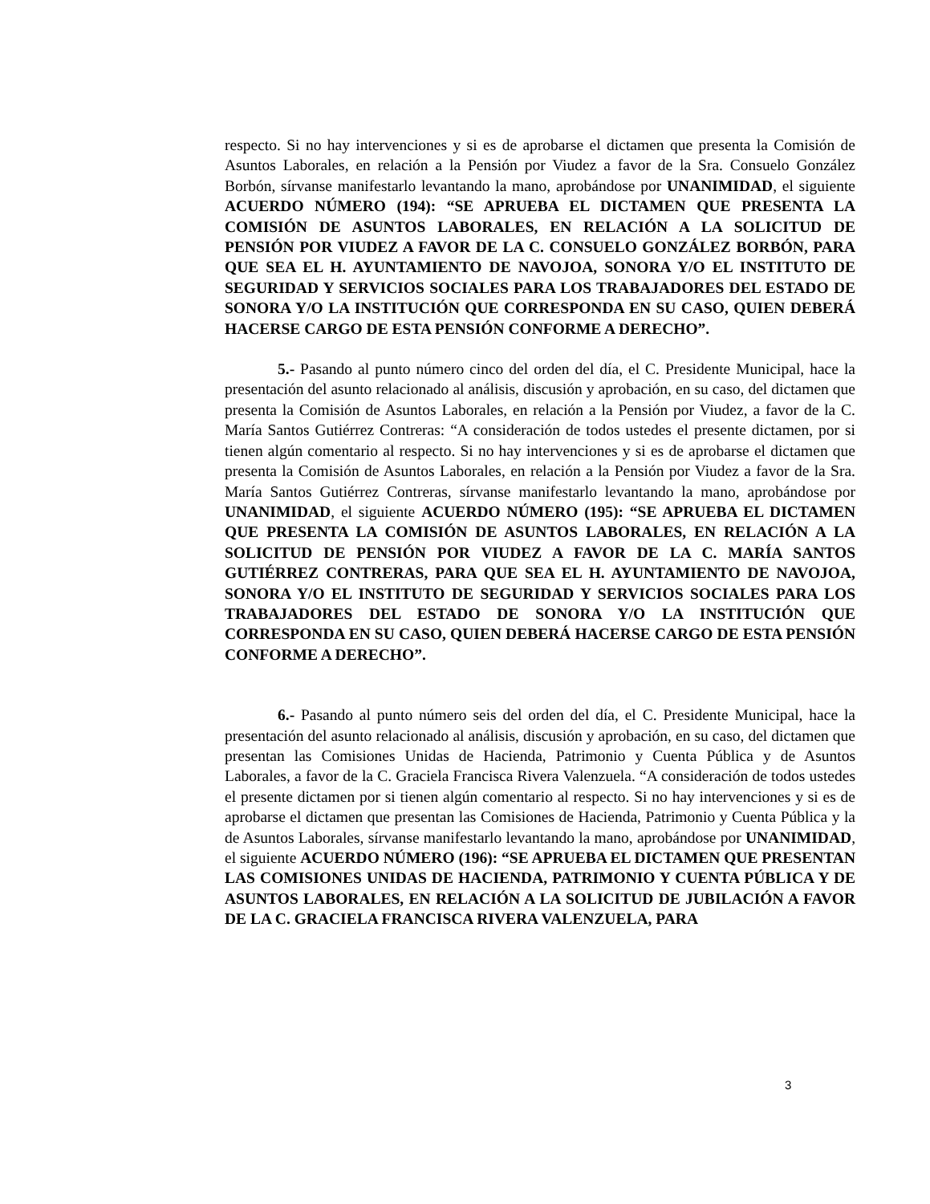respecto. Si no hay intervenciones y si es de aprobarse el dictamen que presenta la Comisión de Asuntos Laborales, en relación a la Pensión por Viudez a favor de la Sra. Consuelo González Borbón, sírvanse manifestarlo levantando la mano, aprobándose por UNANIMIDAD, el siguiente ACUERDO NÚMERO (194): “SE APRUEBA EL DICTAMEN QUE PRESENTA LA COMISIÓN DE ASUNTOS LABORALES, EN RELACIÓN A LA SOLICITUD DE PENSIÓN POR VIUDEZ A FAVOR DE LA C. CONSUELO GONZÁLEZ BORBÓN, PARA QUE SEA EL H. AYUNTAMIENTO DE NAVOJOA, SONORA Y/O EL INSTITUTO DE SEGURIDAD Y SERVICIOS SOCIALES PARA LOS TRABAJADORES DEL ESTADO DE SONORA Y/O LA INSTITUCIÓN QUE CORRESPONDA EN SU CASO, QUIEN DEBERÁ HACERSE CARGO DE ESTA PENSIÓN CONFORME A DERECHO”.
5.- Pasando al punto número cinco del orden del día, el C. Presidente Municipal, hace la presentación del asunto relacionado al análisis, discusión y aprobación, en su caso, del dictamen que presenta la Comisión de Asuntos Laborales, en relación a la Pensión por Viudez, a favor de la C. María Santos Gutiérrez Contreras: “A consideración de todos ustedes el presente dictamen, por si tienen algún comentario al respecto. Si no hay intervenciones y si es de aprobarse el dictamen que presenta la Comisión de Asuntos Laborales, en relación a la Pensión por Viudez a favor de la Sra. María Santos Gutiérrez Contreras, sírvanse manifestarlo levantando la mano, aprobándose por UNANIMIDAD, el siguiente ACUERDO NÚMERO (195): “SE APRUEBA EL DICTAMEN QUE PRESENTA LA COMISIÓN DE ASUNTOS LABORALES, EN RELACIÓN A LA SOLICITUD DE PENSIÓN POR VIUDEZ A FAVOR DE LA C. MARÍA SANTOS GUTIÉRREZ CONTRERAS, PARA QUE SEA EL H. AYUNTAMIENTO DE NAVOJOA, SONORA Y/O EL INSTITUTO DE SEGURIDAD Y SERVICIOS SOCIALES PARA LOS TRABAJADORES DEL ESTADO DE SONORA Y/O LA INSTITUCIÓN QUE CORRESPONDA EN SU CASO, QUIEN DEBERÁ HACERSE CARGO DE ESTA PENSIÓN CONFORME A DERECHO”.
6.- Pasando al punto número seis del orden del día, el C. Presidente Municipal, hace la presentación del asunto relacionado al análisis, discusión y aprobación, en su caso, del dictamen que presentan las Comisiones Unidas de Hacienda, Patrimonio y Cuenta Pública y de Asuntos Laborales, a favor de la C. Graciela Francisca Rivera Valenzuela. “A consideración de todos ustedes el presente dictamen por si tienen algún comentario al respecto. Si no hay intervenciones y si es de aprobarse el dictamen que presentan las Comisiones de Hacienda, Patrimonio y Cuenta Pública y la de Asuntos Laborales, sírvanse manifestarlo levantando la mano, aprobándose por UNANIMIDAD, el siguiente ACUERDO NÚMERO (196): “SE APRUEBA EL DICTAMEN QUE PRESENTAN LAS COMISIONES UNIDAS DE HACIENDA, PATRIMONIO Y CUENTA PÚBLICA Y DE ASUNTOS LABORALES, EN RELACIÓN A LA SOLICITUD DE JUBILACIÓN A FAVOR DE LA C. GRACIELA FRANCISCA RIVERA VALENZUELA, PARA
3